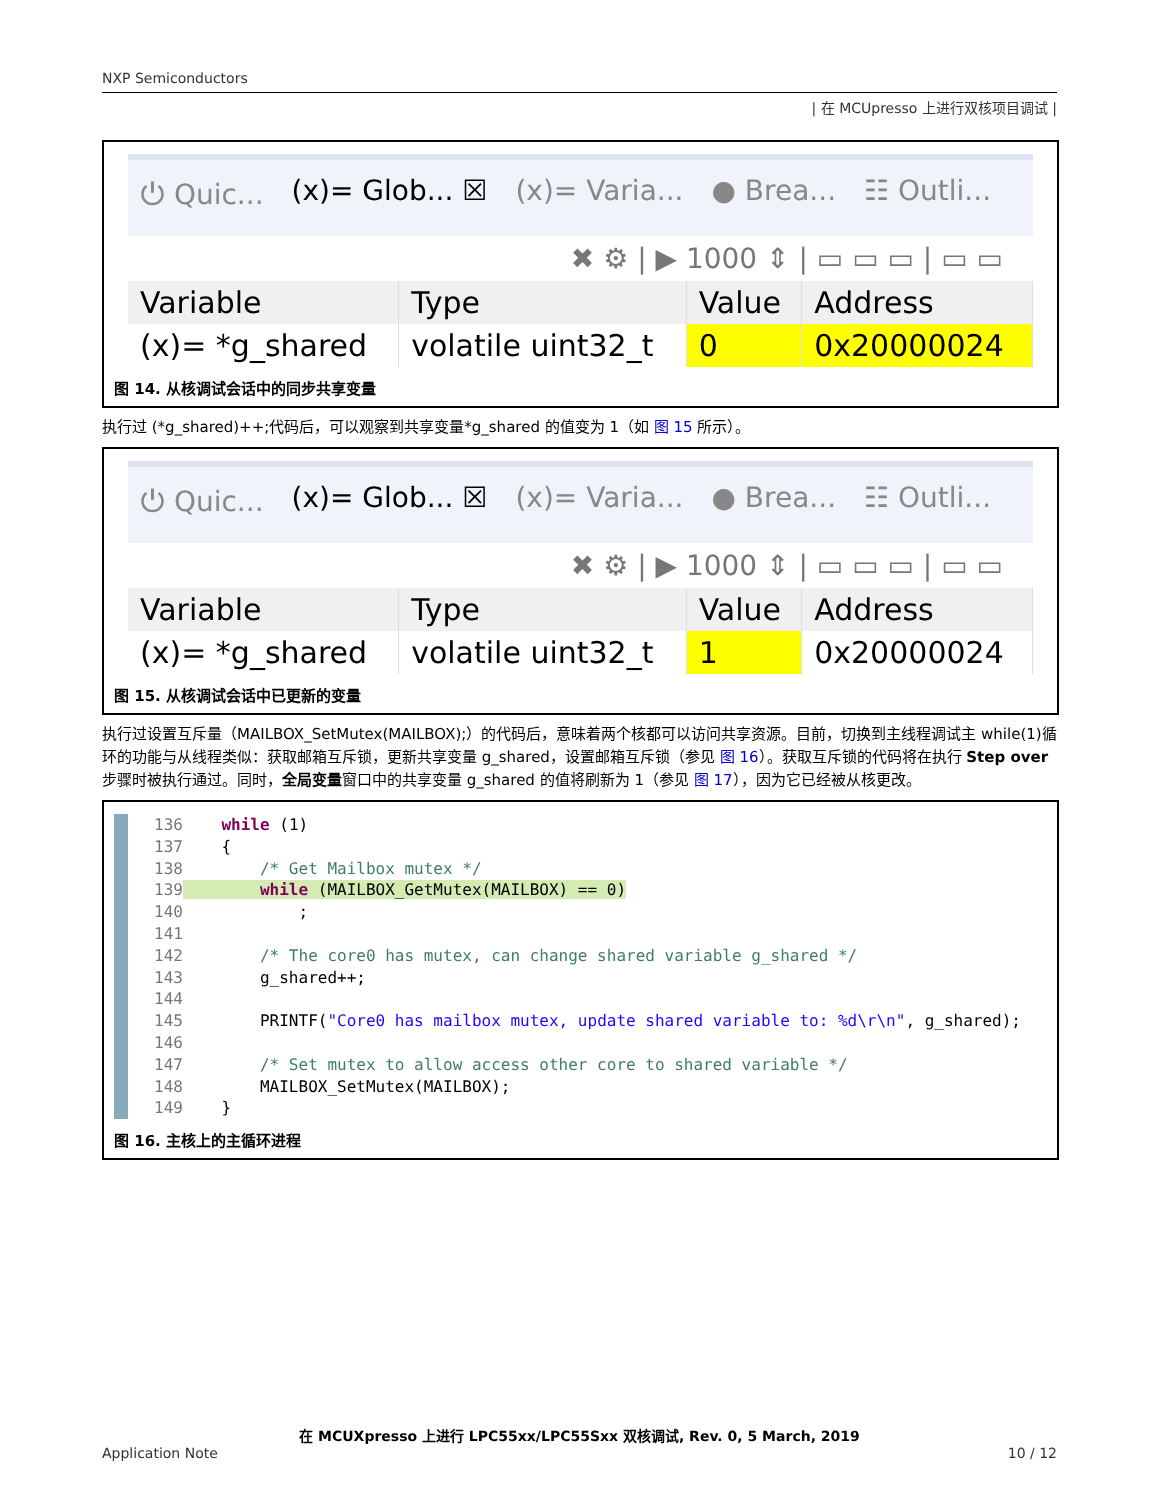NXP Semiconductors
| 在 MCUpresso 上进行双核项目调试 |
⏻ Quic... (x)= Glob... ☒ (x)= Varia... ● Brea... ☷ Outli...
✖ ⚙ | ▶ 1000 ⇕ | ▭ ▭ ▭ | ▭ ▭
| Variable | Type | Value | Address |
| --- | --- | --- | --- |
| (x)= *g_shared | volatile uint32_t | 0 | 0x20000024 |
图 14. 从核调试会话中的同步共享变量
执行过 (*g_shared)++;代码后，可以观察到共享变量*g_shared 的值变为 1（如 图 15 所示）。
⏻ Quic... (x)= Glob... ☒ (x)= Varia... ● Brea... ☷ Outli...
✖ ⚙ | ▶ 1000 ⇕ | ▭ ▭ ▭ | ▭ ▭
| Variable | Type | Value | Address |
| --- | --- | --- | --- |
| (x)= *g_shared | volatile uint32_t | 1 | 0x20000024 |
图 15. 从核调试会话中已更新的变量
执行过设置互斥量（MAILBOX_SetMutex(MAILBOX);）的代码后，意味着两个核都可以访问共享资源。目前，切换到主线程调试主 while(1)循环的功能与从线程类似：获取邮箱互斥锁，更新共享变量 g_shared，设置邮箱互斥锁（参见 图 16）。获取互斥锁的代码将在执行 Step over 步骤时被执行通过。同时，全局变量窗口中的共享变量 g_shared 的值将刷新为 1（参见 图 17），因为它已经被从核更改。
136    while (1)
137    {
138        /* Get Mailbox mutex */
139        while (MAILBOX_GetMutex(MAILBOX) == 0)
140            ;
141
142        /* The core0 has mutex, can change shared variable g_shared */
143        g_shared++;
144
145        PRINTF("Core0 has mailbox mutex, update shared variable to: %d\r\n", g_shared);
146
147        /* Set mutex to allow access other core to shared variable */
148        MAILBOX_SetMutex(MAILBOX);
149    }
图 16. 主核上的主循环进程
在 MCUXpresso 上进行 LPC55xx/LPC55Sxx 双核调试, Rev. 0, 5 March, 2019
Application Note 10 / 12